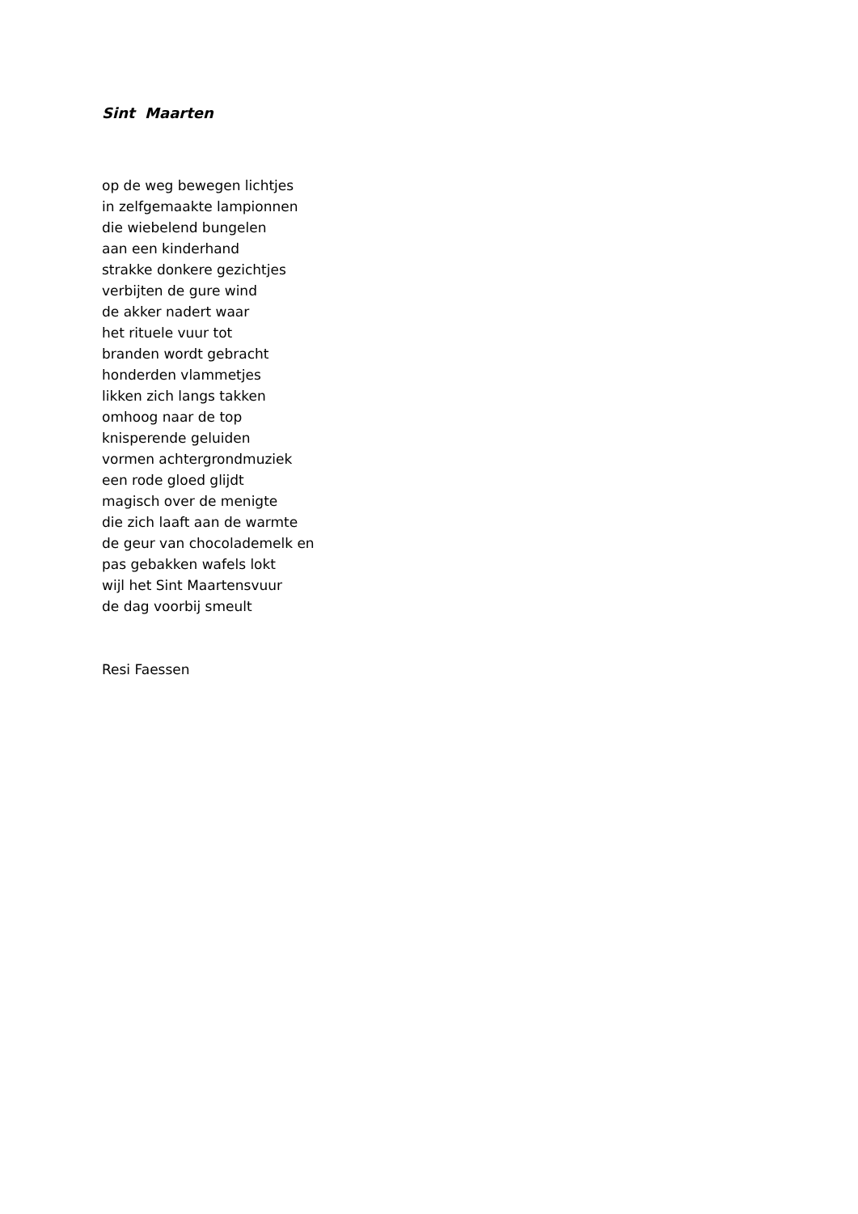Sint Maarten
op de weg bewegen lichtjes
in zelfgemaakte lampionnen
die wiebelend bungelen
aan een kinderhand
strakke donkere gezichtjes
verbijten de gure wind
de akker nadert waar
het rituele vuur tot
branden wordt gebracht
honderden vlammetjes
likken zich langs takken
omhoog naar de top
knisperende geluiden
vormen achtergrondmuziek
een rode gloed glijdt
magisch over de menigte
die zich laaft aan de warmte
de geur van chocolademelk en
pas gebakken wafels lokt
wijl het Sint Maartensvuur
de dag voorbij smeult
Resi Faessen